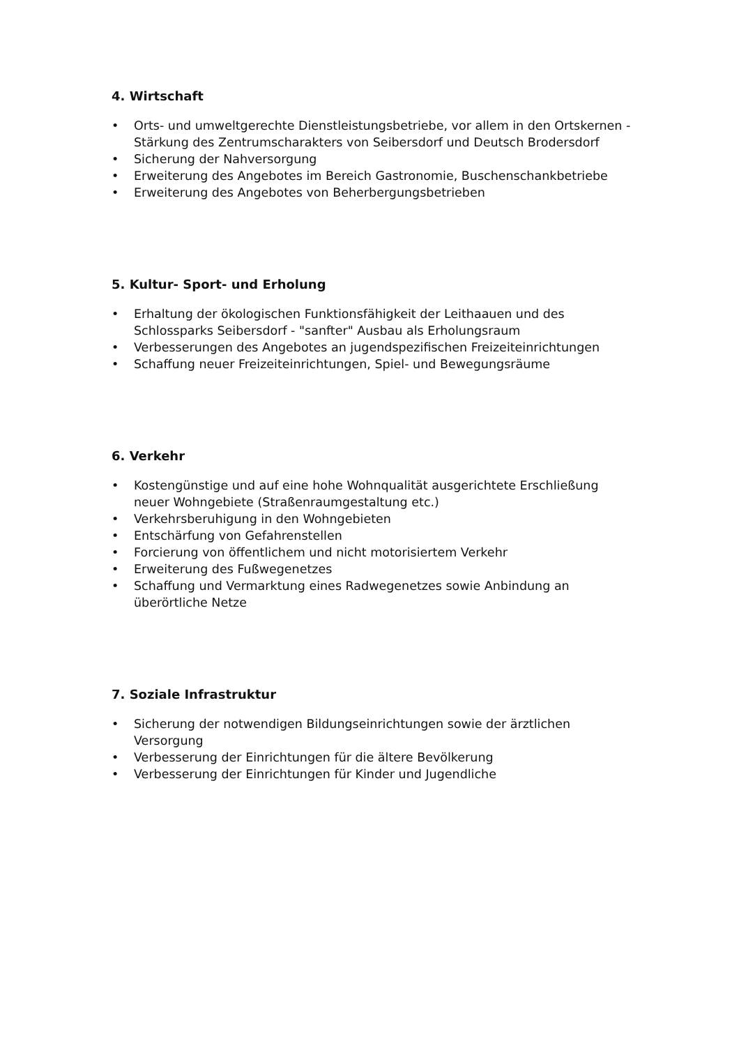4. Wirtschaft
• Orts- und umweltgerechte Dienstleistungsbetriebe, vor allem in den Ortskernen - Stärkung des Zentrumscharakters von Seibersdorf und Deutsch Brodersdorf
• Sicherung der Nahversorgung
• Erweiterung des Angebotes im Bereich Gastronomie, Buschenschankbetriebe
• Erweiterung des Angebotes von Beherbergungsbetrieben
5. Kultur- Sport- und Erholung
• Erhaltung der ökologischen Funktionsfähigkeit der Leithaauen und des Schlossparks Seibersdorf - "sanfter" Ausbau als Erholungsraum
• Verbesserungen des Angebotes an jugendspezifischen Freizeiteinrichtungen
• Schaffung neuer Freizeiteinrichtungen, Spiel- und Bewegungsräume
6. Verkehr
• Kostengünstige und auf eine hohe Wohnqualität ausgerichtete Erschließung neuer Wohngebiete (Straßenraumgestaltung etc.)
• Verkehrsberuhigung in den Wohngebieten
• Entschärfung von Gefahrenstellen
• Forcierung von öffentlichem und nicht motorisiertem Verkehr
• Erweiterung des Fußwegenetzes
• Schaffung und Vermarktung eines Radwegenetzes sowie Anbindung an überörtliche Netze
7. Soziale Infrastruktur
• Sicherung der notwendigen Bildungseinrichtungen sowie der ärztlichen Versorgung
• Verbesserung der Einrichtungen für die ältere Bevölkerung
• Verbesserung der Einrichtungen für Kinder und Jugendliche